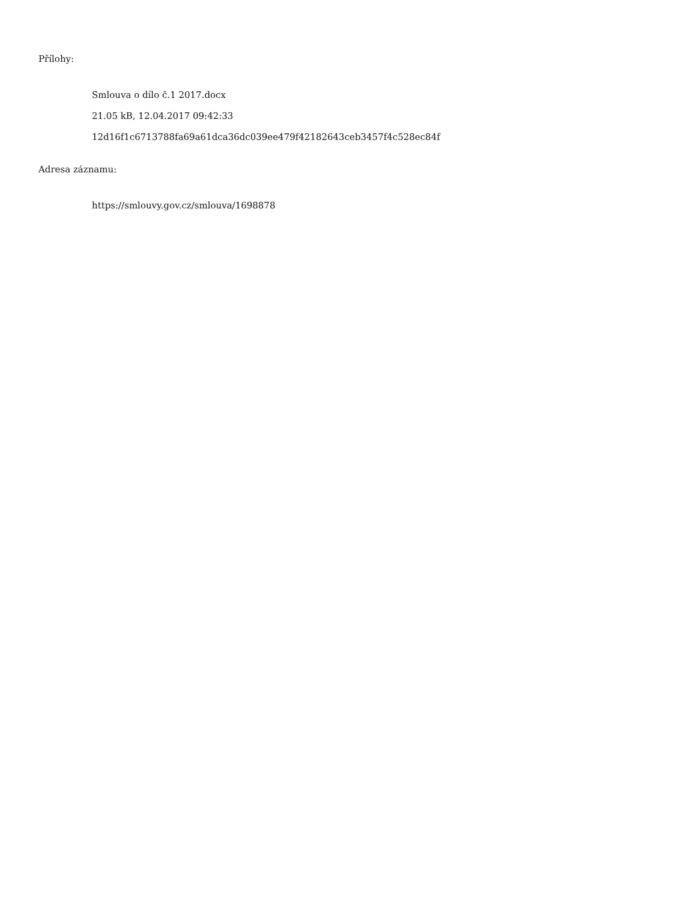Přílohy:
Smlouva o dílo č.1 2017.docx
21.05 kB, 12.04.2017 09:42:33
12d16f1c6713788fa69a61dca36dc039ee479f42182643ceb3457f4c528ec84f
Adresa záznamu:
https://smlouvy.gov.cz/smlouva/1698878